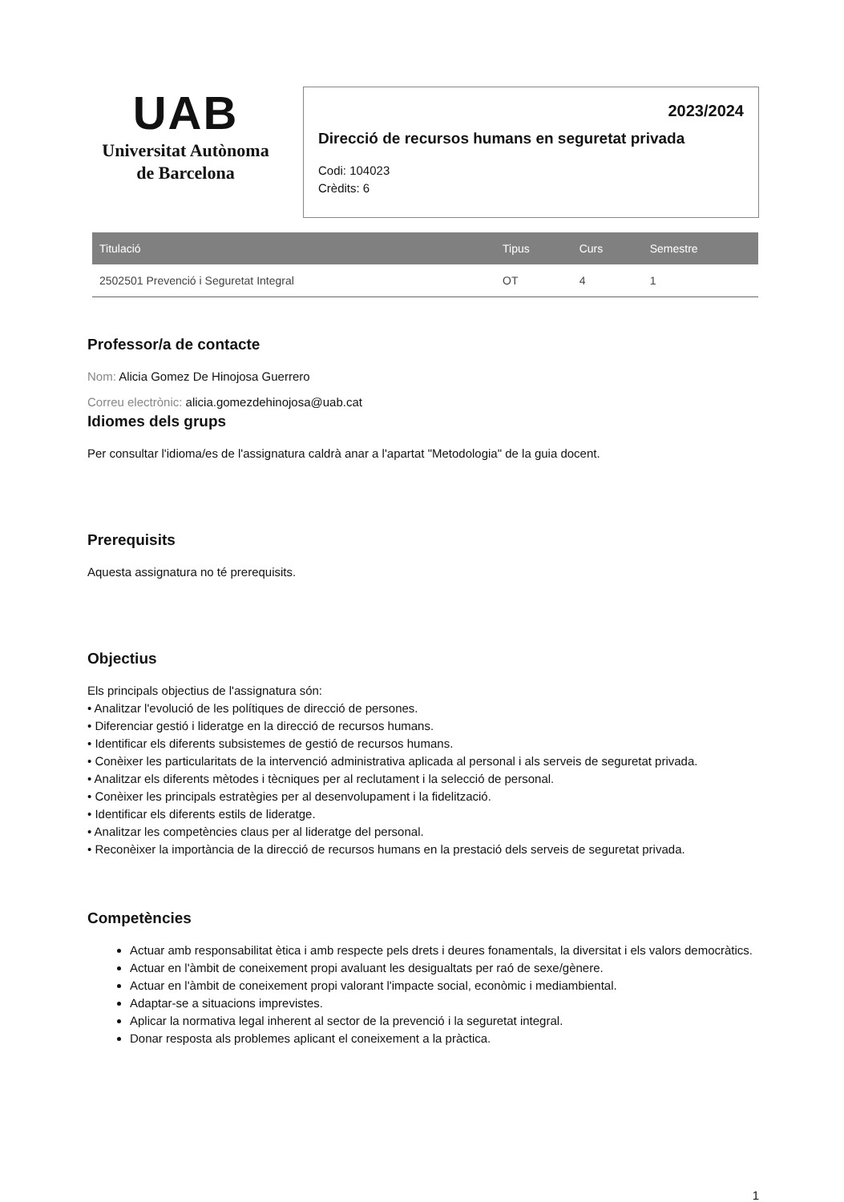UAB
Universitat Autònoma
de Barcelona
2023/2024
Direcció de recursos humans en seguretat privada
Codi: 104023
Crèdits: 6
| Titulació | Tipus | Curs | Semestre |
| --- | --- | --- | --- |
| 2502501 Prevenció i Seguretat Integral | OT | 4 | 1 |
Professor/a de contacte
Nom: Alicia Gomez De Hinojosa Guerrero
Correu electrònic: alicia.gomezdehinojosa@uab.cat
Idiomes dels grups
Per consultar l'idioma/es de l'assignatura caldrà anar a l'apartat "Metodologia" de la guia docent.
Prerequisits
Aquesta assignatura no té prerequisits.
Objectius
Els principals objectius de l'assignatura són:
• Analitzar l'evolució de les polítiques de direcció de persones.
• Diferenciar gestió i lideratge en la direcció de recursos humans.
• Identificar els diferents subsistemes de gestió de recursos humans.
• Conèixer les particularitats de la intervenció administrativa aplicada al personal i als serveis de seguretat privada.
• Analitzar els diferents mètodes i tècniques per al reclutament i la selecció de personal.
• Conèixer les principals estratègies per al desenvolupament i la fidelització.
• Identificar els diferents estils de lideratge.
• Analitzar les competències claus per al lideratge del personal.
• Reconèixer la importància de la direcció de recursos humans en la prestació dels serveis de seguretat privada.
Competències
Actuar amb responsabilitat ètica i amb respecte pels drets i deures fonamentals, la diversitat i els valors democràtics.
Actuar en l'àmbit de coneixement propi avaluant les desigualtats per raó de sexe/gènere.
Actuar en l'àmbit de coneixement propi valorant l'impacte social, econòmic i mediambiental.
Adaptar-se a situacions imprevistes.
Aplicar la normativa legal inherent al sector de la prevenció i la seguretat integral.
Donar resposta als problemes aplicant el coneixement a la pràctica.
1